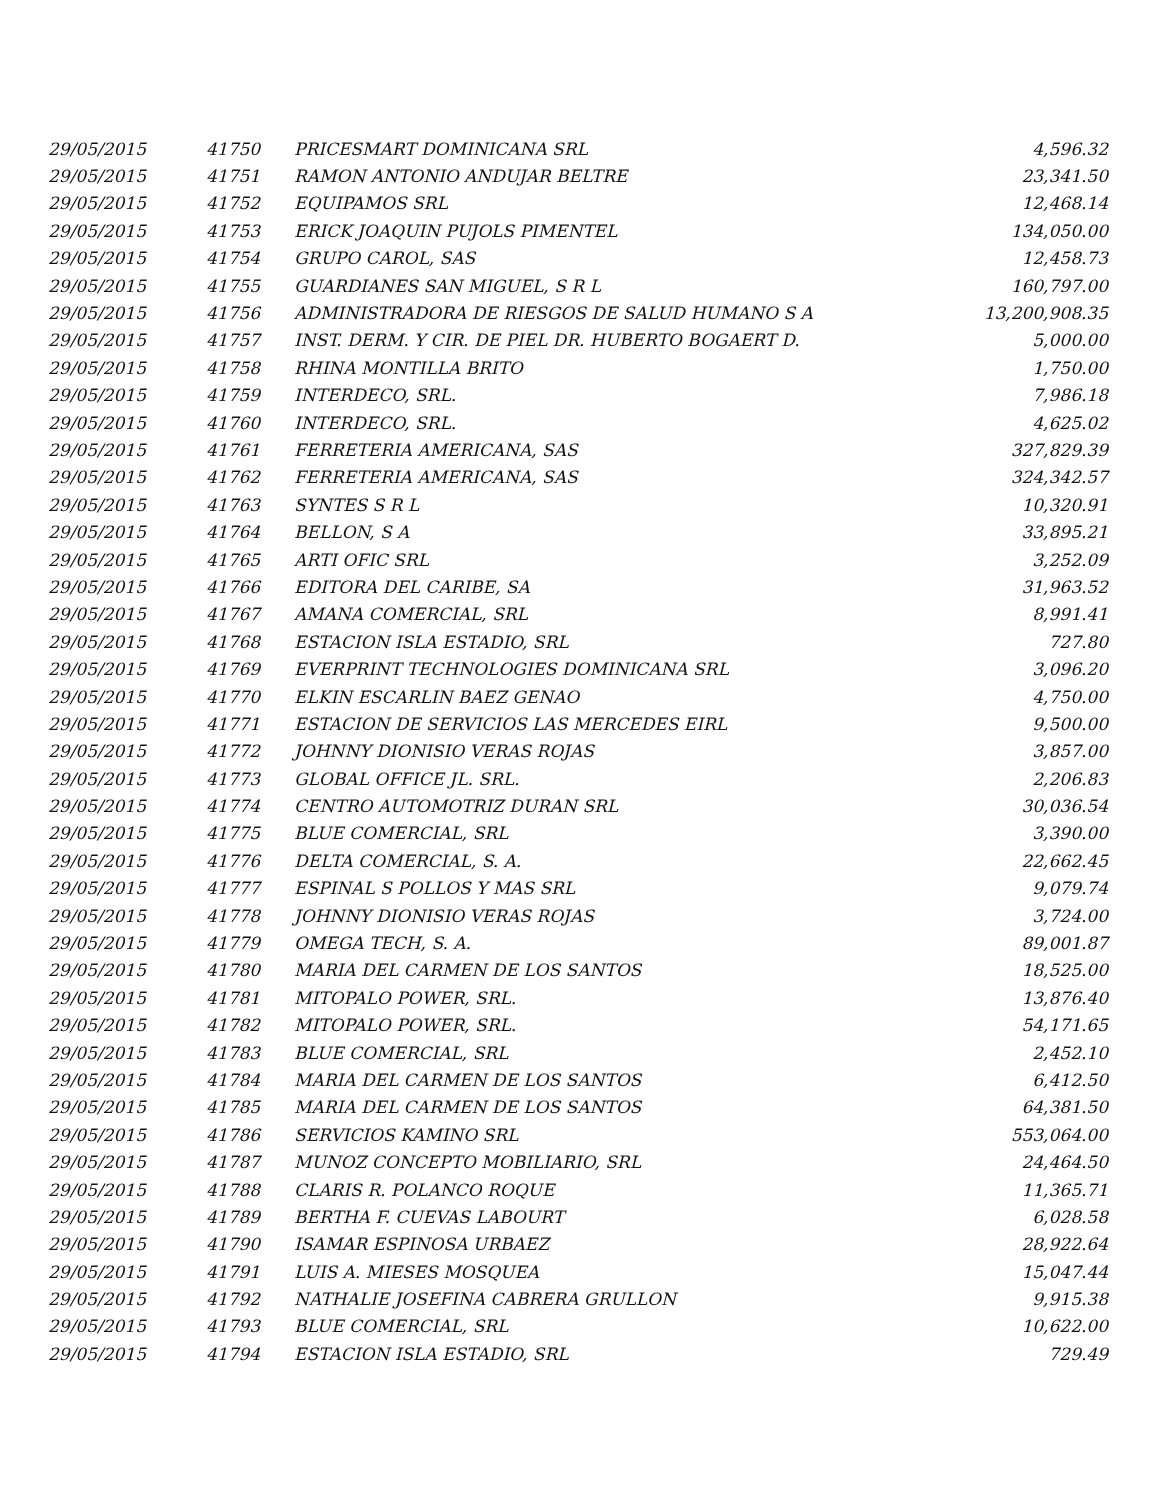| 29/05/2015 | 41750 | PRICESMART DOMINICANA SRL | 4,596.32 |
| 29/05/2015 | 41751 | RAMON ANTONIO ANDUJAR BELTRE | 23,341.50 |
| 29/05/2015 | 41752 | EQUIPAMOS SRL | 12,468.14 |
| 29/05/2015 | 41753 | ERICK JOAQUIN PUJOLS PIMENTEL | 134,050.00 |
| 29/05/2015 | 41754 | GRUPO CAROL, SAS | 12,458.73 |
| 29/05/2015 | 41755 | GUARDIANES SAN MIGUEL, S R L | 160,797.00 |
| 29/05/2015 | 41756 | ADMINISTRADORA DE RIESGOS DE SALUD HUMANO S A | 13,200,908.35 |
| 29/05/2015 | 41757 | INST. DERM. Y CIR. DE PIEL DR. HUBERTO BOGAERT D. | 5,000.00 |
| 29/05/2015 | 41758 | RHINA MONTILLA BRITO | 1,750.00 |
| 29/05/2015 | 41759 | INTERDECO, SRL. | 7,986.18 |
| 29/05/2015 | 41760 | INTERDECO, SRL. | 4,625.02 |
| 29/05/2015 | 41761 | FERRETERIA AMERICANA, SAS | 327,829.39 |
| 29/05/2015 | 41762 | FERRETERIA AMERICANA, SAS | 324,342.57 |
| 29/05/2015 | 41763 | SYNTES S R L | 10,320.91 |
| 29/05/2015 | 41764 | BELLON, S A | 33,895.21 |
| 29/05/2015 | 41765 | ARTI OFIC SRL | 3,252.09 |
| 29/05/2015 | 41766 | EDITORA DEL CARIBE, SA | 31,963.52 |
| 29/05/2015 | 41767 | AMANA COMERCIAL, SRL | 8,991.41 |
| 29/05/2015 | 41768 | ESTACION ISLA ESTADIO, SRL | 727.80 |
| 29/05/2015 | 41769 | EVERPRINT TECHNOLOGIES DOMINICANA SRL | 3,096.20 |
| 29/05/2015 | 41770 | ELKIN ESCARLIN BAEZ GENAO | 4,750.00 |
| 29/05/2015 | 41771 | ESTACION DE SERVICIOS LAS MERCEDES EIRL | 9,500.00 |
| 29/05/2015 | 41772 | JOHNNY DIONISIO VERAS ROJAS | 3,857.00 |
| 29/05/2015 | 41773 | GLOBAL OFFICE JL. SRL. | 2,206.83 |
| 29/05/2015 | 41774 | CENTRO AUTOMOTRIZ DURAN SRL | 30,036.54 |
| 29/05/2015 | 41775 | BLUE COMERCIAL, SRL | 3,390.00 |
| 29/05/2015 | 41776 | DELTA COMERCIAL, S. A. | 22,662.45 |
| 29/05/2015 | 41777 | ESPINAL S POLLOS Y MAS SRL | 9,079.74 |
| 29/05/2015 | 41778 | JOHNNY DIONISIO VERAS ROJAS | 3,724.00 |
| 29/05/2015 | 41779 | OMEGA TECH, S. A. | 89,001.87 |
| 29/05/2015 | 41780 | MARIA DEL CARMEN DE LOS SANTOS | 18,525.00 |
| 29/05/2015 | 41781 | MITOPALO POWER, SRL. | 13,876.40 |
| 29/05/2015 | 41782 | MITOPALO POWER, SRL. | 54,171.65 |
| 29/05/2015 | 41783 | BLUE COMERCIAL, SRL | 2,452.10 |
| 29/05/2015 | 41784 | MARIA DEL CARMEN DE LOS SANTOS | 6,412.50 |
| 29/05/2015 | 41785 | MARIA DEL CARMEN DE LOS SANTOS | 64,381.50 |
| 29/05/2015 | 41786 | SERVICIOS KAMINO SRL | 553,064.00 |
| 29/05/2015 | 41787 | MUNOZ CONCEPTO MOBILIARIO, SRL | 24,464.50 |
| 29/05/2015 | 41788 | CLARIS R. POLANCO ROQUE | 11,365.71 |
| 29/05/2015 | 41789 | BERTHA F. CUEVAS LABOURT | 6,028.58 |
| 29/05/2015 | 41790 | ISAMAR ESPINOSA URBAEZ | 28,922.64 |
| 29/05/2015 | 41791 | LUIS A. MIESES MOSQUEA | 15,047.44 |
| 29/05/2015 | 41792 | NATHALIE JOSEFINA CABRERA GRULLON | 9,915.38 |
| 29/05/2015 | 41793 | BLUE COMERCIAL, SRL | 10,622.00 |
| 29/05/2015 | 41794 | ESTACION ISLA ESTADIO, SRL | 729.49 |